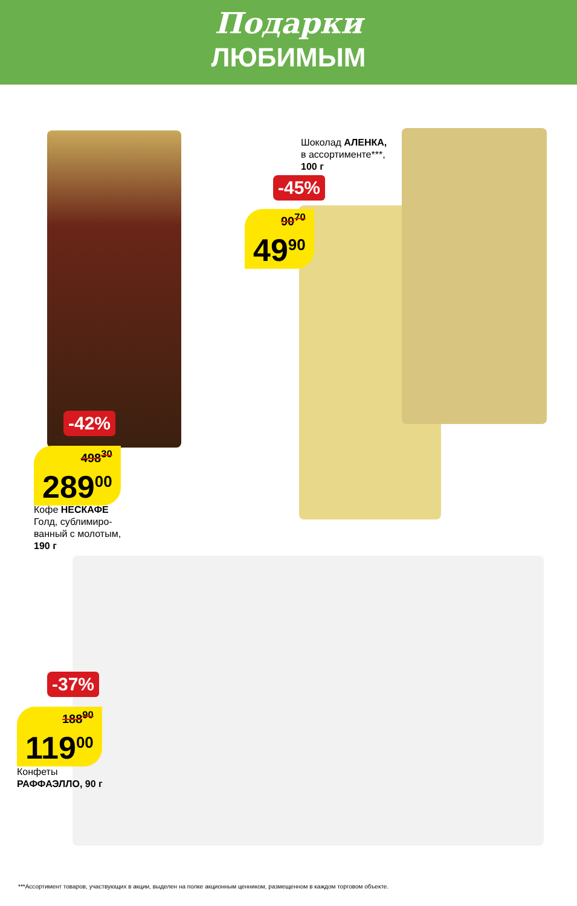Подарки
ЛЮБИМЫМ
Шоколад АЛЕНКА,
в ассортименте***,
100 г
-45%
90<sup>70</sup>
49<sup>90</sup>
-42%
498<sup>30</sup>
289<sup>00</sup>
Кофе НЕСКАФЕ
Голд, сублимиро-
ванный с молотым,
190 г
-37%
188<sup>90</sup>
119<sup>00</sup>
Конфеты
РАФФАЭЛЛО, 90 г
***Ассортимент товаров, участвующих в акции, выделен на полке акционным ценником, размещенном в каждом торговом объекте.